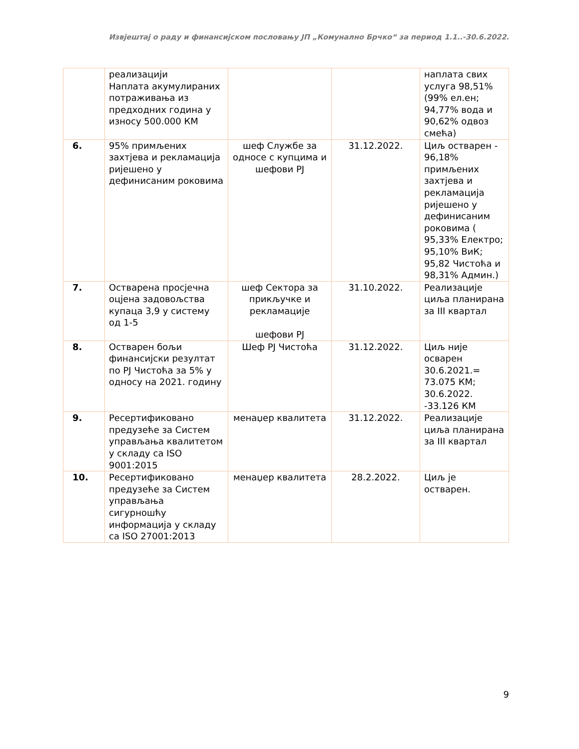Извјештај о раду и финансијском пословању ЈП „Комунално Брчко“ за период 1.1..-30.6.2022.
| | реализацији Наплата акумулираних потраживања из предходних година у износу 500.000 КМ | | | наплата свих услуга 98,51% (99% ел.ен; 94,77% вода и 90,62% одвоз смећа) |
| 6. | 95% примљених захтјева и рекламација ријешено у дефинисаним роковима | шеф Службе за односе с купцима и шефови РЈ | 31.12.2022. | Циљ остварен - 96,18% примљених захтјева и рекламација ријешено у дефинисаним роковима ( 95,33% Електро; 95,10% ВиК; 95,82 Чистоћа и 98,31% Админ.) |
| 7. | Остварена просјечна оцјена задовољства купаца 3,9 у систему од 1-5 | шеф Сектора за прикључке и рекламације шефови РЈ | 31.10.2022. | Реализације циља планирана за III квартал |
| 8. | Остварен бољи финансијски резултат по РЈ Чистоћа за 5% у односу на 2021. годину | Шеф РЈ Чистоћа | 31.12.2022. | Циљ није осварен 30.6.2021.= 73.075 КМ; 30.6.2022. -33.126 КМ |
| 9. | Ресертификовано предузеће за Систем управљања квалитетом у складу са ISO 9001:2015 | менаџер квалитета | 31.12.2022. | Реализације циља планирана за III квартал |
| 10. | Ресертификовано предузеће за Систем управљања сигурношћу информација у складу са ISO 27001:2013 | менаџер квалитета | 28.2.2022. | Циљ је остварен. |
9